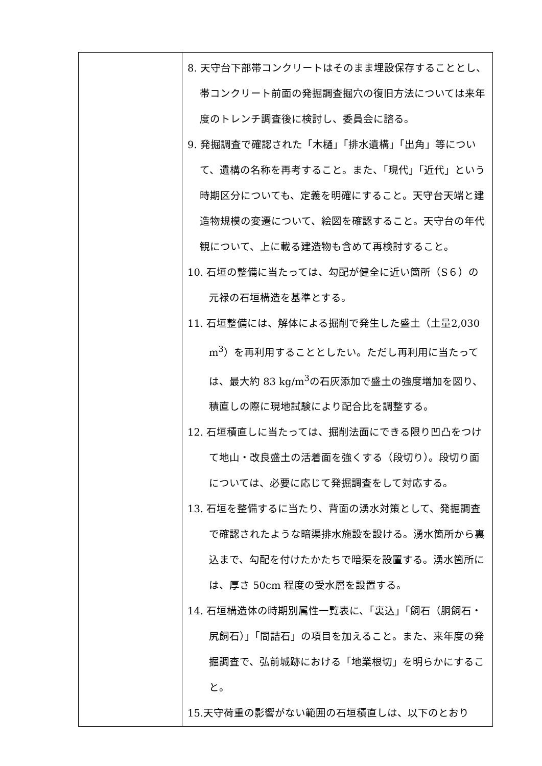| | 8. 天守台下部帯コンクリートはそのまま埋設保存することとし、帯コンクリート前面の発掘調査掘穴の復旧方法については来年度のトレンチ調査後に検討し、委員会に諮る。 9. 発掘調査で確認された「木樋」「排水遺構」「出角」等について、遺構の名称を再考すること。また、「現代」「近代」という時期区分についても、定義を明確にすること。天守台天端と建造物規模の変遷について、絵図を確認すること。天守台の年代観について、上に載る建造物も含めて再検討すること。 10. 石垣の整備に当たっては、勾配が健全に近い箇所（S６）の元禄の石垣構造を基準とする。 11. 石垣整備には、解体による掘削で発生した盛土（土量2,030 m<sup>3</sup>）を再利用することとしたい。ただし再利用に当たっては、最大約 83 kg/m<sup>3</sup>の石灰添加で盛土の強度増加を図り、積直しの際に現地試験により配合比を調整する。 12. 石垣積直しに当たっては、掘削法面にできる限り凹凸をつけて地山・改良盛土の活着面を強くする（段切り）。段切り面については、必要に応じて発掘調査をして対応する。 13. 石垣を整備するに当たり、背面の湧水対策として、発掘調査で確認されたような暗渠排水施設を設ける。湧水箇所から裏込まで、勾配を付けたかたちで暗渠を設置する。湧水箇所には、厚さ 50cm 程度の受水層を設置する。 14. 石垣構造体の時期別属性一覧表に、「裏込」「飼石（胴飼石・尻飼石）」「間詰石」の項目を加えること。また、来年度の発掘調査で、弘前城跡における「地業根切」を明らかにすること。 15.天守荷重の影響がない範囲の石垣積直しは、以下のとおり |